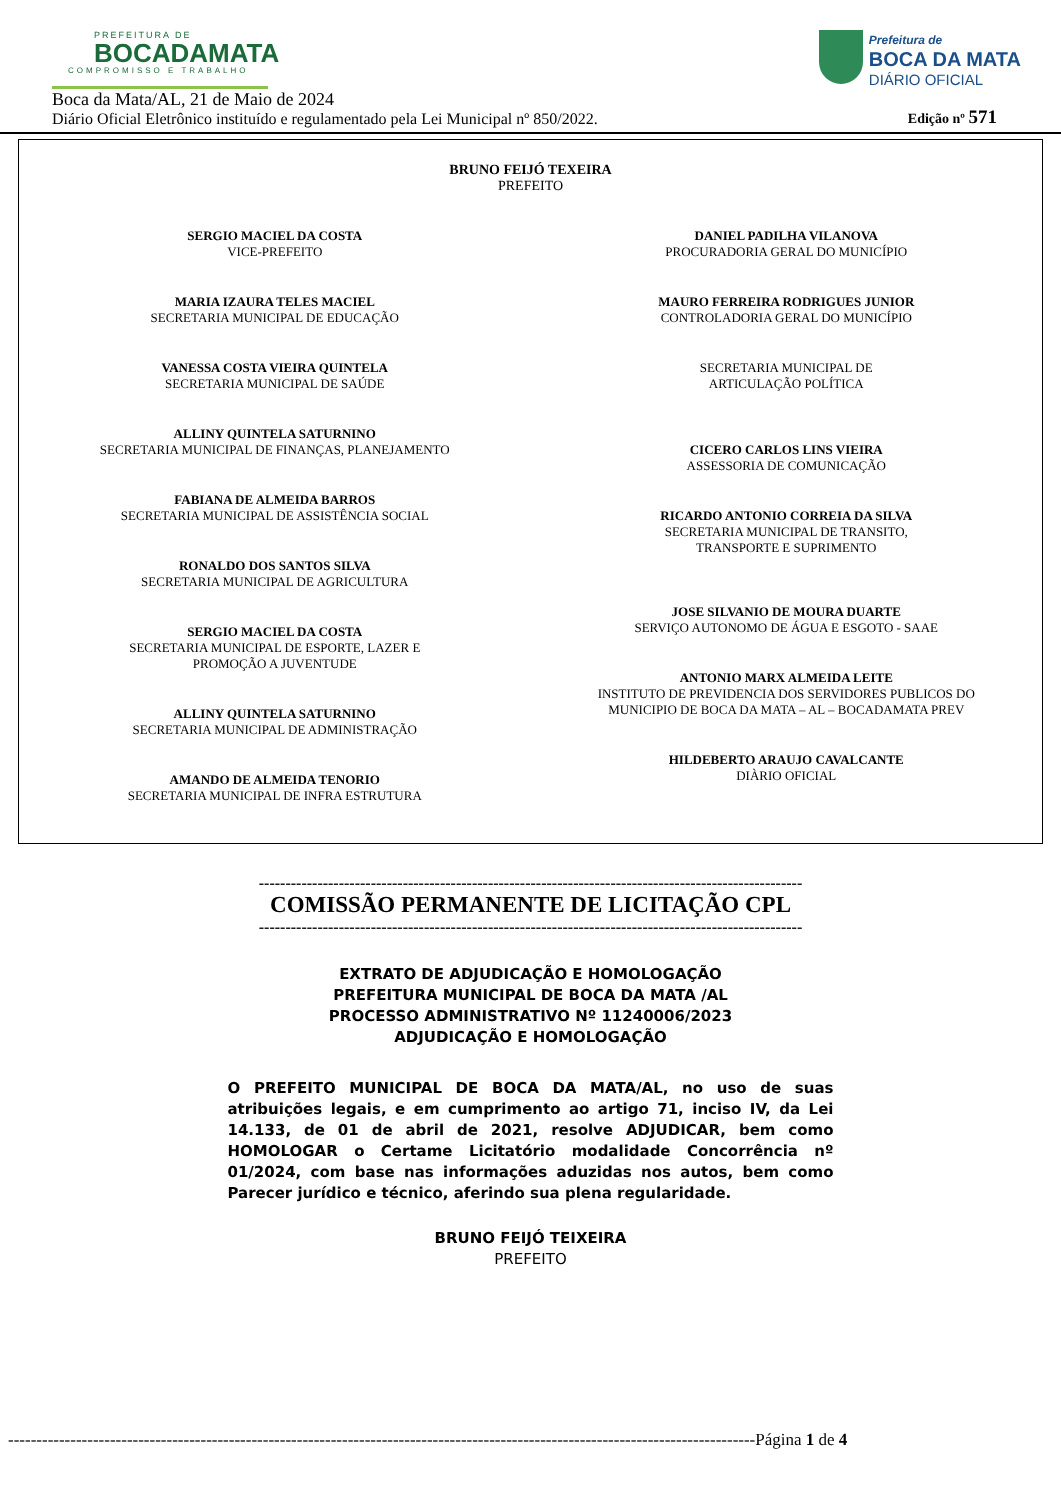PREFEITURA DE
BOCADAMATA
COMPROMISSO E TRABALHO
Prefeitura de
BOCA DA MATA
DIÁRIO OFICIAL
Boca da Mata/AL, 21 de Maio de 2024
Diário Oficial Eletrônico instituído e regulamentado pela Lei Municipal nº 850/2022.
Edição nº 571
BRUNO FEIJÓ TEXEIRA
PREFEITO
SERGIO MACIEL DA COSTA
VICE-PREFEITO
MARIA IZAURA TELES MACIEL
SECRETARIA MUNICIPAL DE EDUCAÇÃO
VANESSA COSTA VIEIRA QUINTELA
SECRETARIA MUNICIPAL DE SAÚDE
ALLINY QUINTELA SATURNINO
SECRETARIA MUNICIPAL DE FINANÇAS, PLANEJAMENTO
FABIANA DE ALMEIDA BARROS
SECRETARIA MUNICIPAL DE ASSISTÊNCIA SOCIAL
RONALDO DOS SANTOS SILVA
SECRETARIA MUNICIPAL DE AGRICULTURA
SERGIO MACIEL DA COSTA
SECRETARIA MUNICIPAL DE ESPORTE, LAZER E
PROMOÇÃO A JUVENTUDE
ALLINY QUINTELA SATURNINO
SECRETARIA MUNICIPAL DE ADMINISTRAÇÃO
AMANDO DE ALMEIDA TENORIO
SECRETARIA MUNICIPAL DE INFRA ESTRUTURA
DANIEL PADILHA VILANOVA
PROCURADORIA GERAL DO MUNICÍPIO
MAURO FERREIRA RODRIGUES JUNIOR
CONTROLADORIA GERAL DO MUNICÍPIO
SECRETARIA MUNICIPAL DE
ARTICULAÇÃO POLÍTICA
CICERO CARLOS LINS VIEIRA
ASSESSORIA DE COMUNICAÇÃO
RICARDO ANTONIO CORREIA DA SILVA
SECRETARIA MUNICIPAL DE TRANSITO,
TRANSPORTE E SUPRIMENTO
JOSE SILVANIO DE MOURA DUARTE
SERVIÇO AUTONOMO DE ÁGUA E ESGOTO - SAAE
ANTONIO MARX ALMEIDA LEITE
INSTITUTO DE PREVIDENCIA DOS SERVIDORES PUBLICOS DO
MUNICIPIO DE BOCA DA MATA – AL – BOCADAMATA PREV
HILDEBERTO ARAUJO CAVALCANTE
DIÀRIO OFICIAL
------------------------------------------------------------------------------------------------------
COMISSÃO PERMANENTE DE LICITAÇÃO CPL
------------------------------------------------------------------------------------------------------
EXTRATO DE ADJUDICAÇÃO E HOMOLOGAÇÃO
PREFEITURA MUNICIPAL DE BOCA DA MATA /AL
PROCESSO ADMINISTRATIVO Nº 11240006/2023
ADJUDICAÇÃO E HOMOLOGAÇÃO
O PREFEITO MUNICIPAL DE BOCA DA MATA/AL, no uso de suas atribuições legais, e em cumprimento ao artigo 71, inciso IV, da Lei 14.133, de 01 de abril de 2021, resolve ADJUDICAR, bem como HOMOLOGAR o Certame Licitatório modalidade Concorrência nº 01/2024, com base nas informações aduzidas nos autos, bem como Parecer jurídico e técnico, aferindo sua plena regularidade.
BRUNO FEIJÓ TEIXEIRA
PREFEITO
------------------------------------------------------------------------------------------------------------------------------------Página 1 de 4